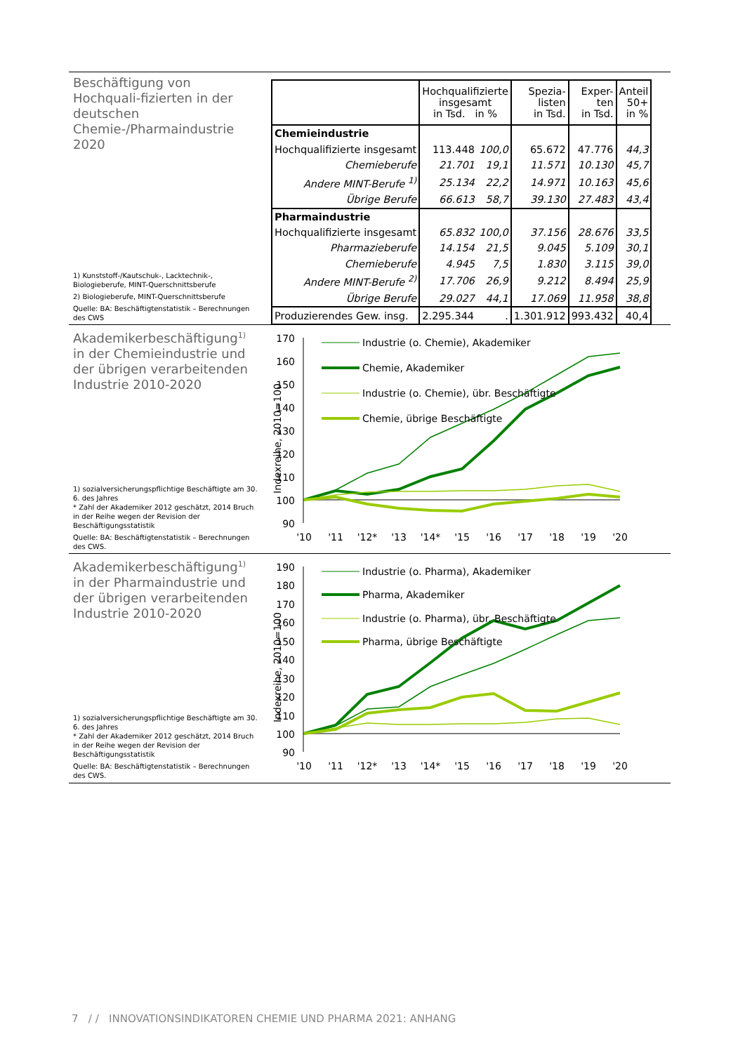Beschäftigung von Hochquali-fizierten in der deutschen Chemie-/Pharmaindustrie 2020
1) Kunststoff-/Kautschuk-, Lacktechnik-, Biologieberufe, MINT-Querschnittsberufe
2) Biologieberufe, MINT-Querschnittsberufe
Quelle: BA: Beschäftigtenstatistik – Berechnungen des CWS
| | Hochqualifizierte insgesamt in Tsd. in % | | Spezia- listen in Tsd. | Exper- ten in Tsd. | Anteil 50+ in % |
| --- | --- | --- | --- | --- | --- |
| Chemieindustrie | | | | | |
| Hochqualifizierte insgesamt | 113.448 | 100,0 | 65.672 | 47.776 | 44,3 |
| Chemieberufe | 21.701 | 19,1 | 11.571 | 10.130 | 45,7 |
| Andere MINT-Berufe <sup>1)</sup> | 25.134 | 22,2 | 14.971 | 10.163 | 45,6 |
| Übrige Berufe | 66.613 | 58,7 | 39.130 | 27.483 | 43,4 |
| Pharmaindustrie | | | | | |
| Hochqualifizierte insgesamt | 65.832 | 100,0 | 37.156 | 28.676 | 33,5 |
| Pharmazieberufe | 14.154 | 21,5 | 9.045 | 5.109 | 30,1 |
| Chemieberufe | 4.945 | 7,5 | 1.830 | 3.115 | 39,0 |
| Andere MINT-Berufe <sup>2)</sup> | 17.706 | 26,9 | 9.212 | 8.494 | 25,9 |
| Übrige Berufe | 29.027 | 44,1 | 17.069 | 11.958 | 38,8 |
| Produzierendes Gew. insg. | 2.295.344 | . | 1.301.912 | 993.432 | 40,4 |
Akademikerbeschäftigung<sup>1)</sup> in der Chemieindustrie und der übrigen verarbeitenden Industrie 2010-2020
1) sozialversicherungspflichtige Beschäftigte am 30. 6. des Jahres
* Zahl der Akademiker 2012 geschätzt, 2014 Bruch in der Reihe wegen der Revision der Beschäftigungsstatistik
Quelle: BA: Beschäftigtenstatistik – Berechnungen des CWS.
Indexreihe, 2010=100
170
160
150
140
130
120
110
100
90
'10
'11
'12*
'13
'14*
'15
'16
'17
'18
'19
'20
Industrie (o. Chemie), Akademiker
Chemie, Akademiker
Industrie (o. Chemie), übr. Beschäftigte
Chemie, übrige Beschäftigte
Akademikerbeschäftigung<sup>1)</sup> in der Pharmaindustrie und der übrigen verarbeitenden Industrie 2010-2020
1) sozialversicherungspflichtige Beschäftigte am 30. 6. des Jahres
* Zahl der Akademiker 2012 geschätzt, 2014 Bruch in der Reihe wegen der Revision der Beschäftigungsstatistik
Quelle: BA: Beschäftigtenstatistik – Berechnungen des CWS.
Indexreihe, 2010=100
190
180
170
160
150
140
130
120
110
100
90
'10
'11
'12*
'13
'14*
'15
'16
'17
'18
'19
'20
Industrie (o. Pharma), Akademiker
Pharma, Akademiker
Industrie (o. Pharma), übr. Beschäftigte
Pharma, übrige Beschäftigte
7 / / INNOVATIONSINDIKATOREN CHEMIE UND PHARMA 2021: ANHANG